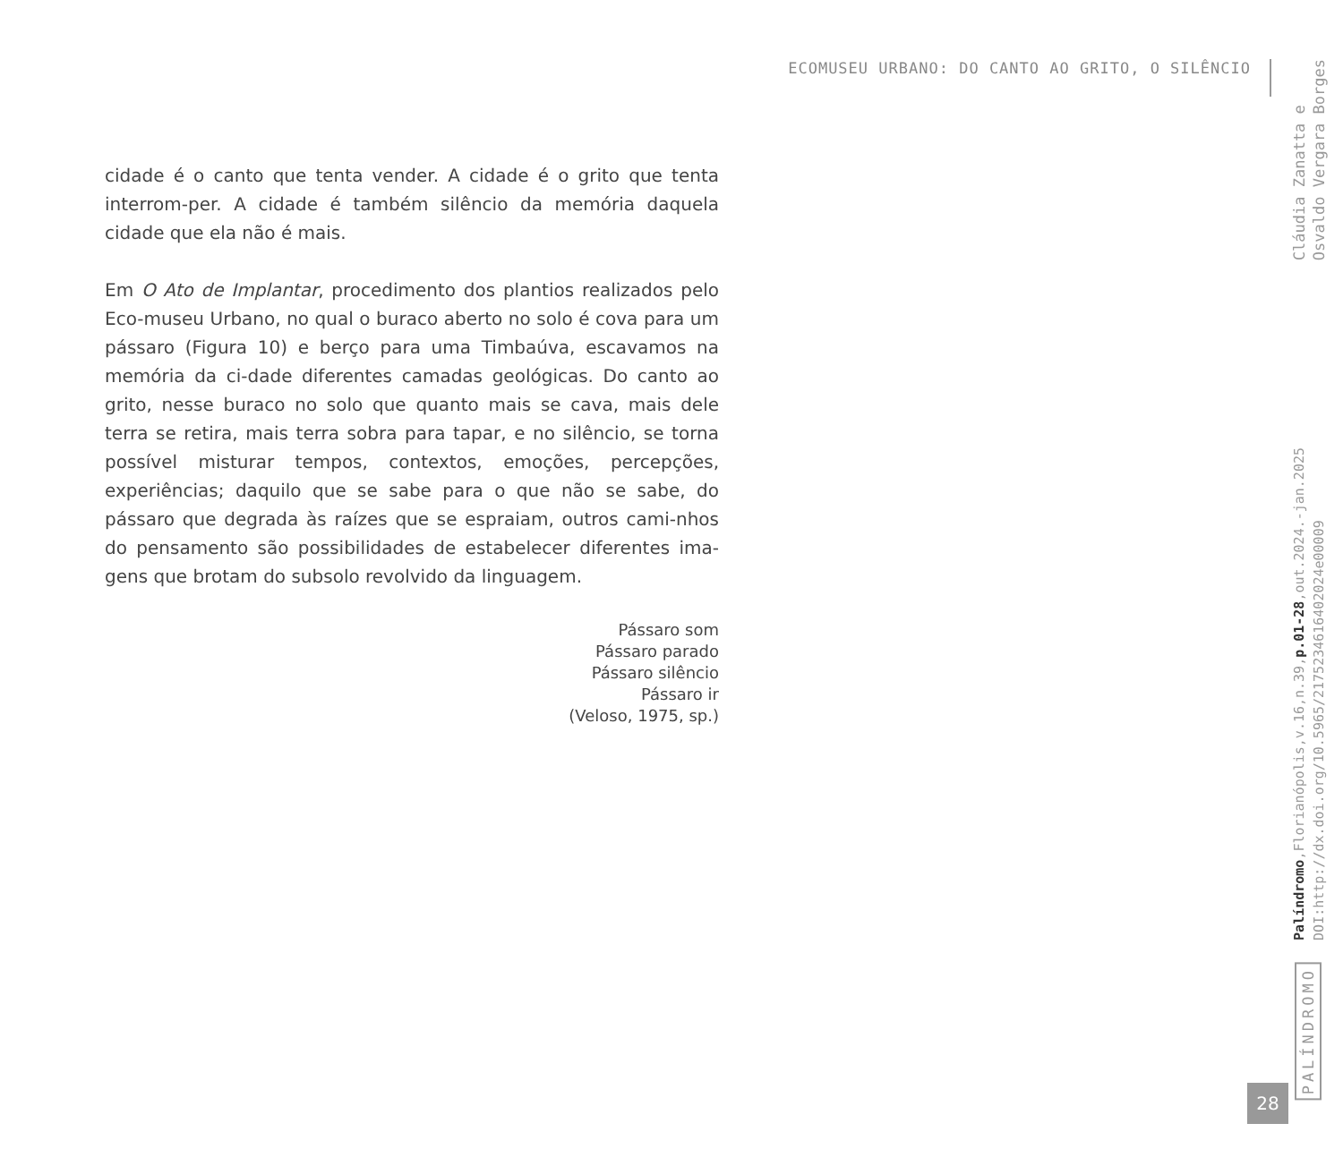ECOMUSEU URBANO: DO CANTO AO GRITO, O SILÊNCIO
cidade é o canto que tenta vender. A cidade é o grito que tenta interrom-per. A cidade é também silêncio da memória daquela cidade que ela não é mais.
Em O Ato de Implantar, procedimento dos plantios realizados pelo Eco-museu Urbano, no qual o buraco aberto no solo é cova para um pássaro (Figura 10) e berço para uma Timbaúva, escavamos na memória da ci-dade diferentes camadas geológicas. Do canto ao grito, nesse buraco no solo que quanto mais se cava, mais dele terra se retira, mais terra sobra para tapar, e no silêncio, se torna possível misturar tempos, contextos, emoções, percepções, experiências; daquilo que se sabe para o que não se sabe, do pássaro que degrada às raízes que se espraiam, outros cami-nhos do pensamento são possibilidades de estabelecer diferentes ima-gens que brotam do subsolo revolvido da linguagem.
Pássaro som
Pássaro parado
Pássaro silêncio
Pássaro ir
(Veloso, 1975, sp.)
Cláudia Zanatta e
Osvaldo Vergara Borges
Palíndromo,Florianópolis,v.16,n.39,p.01-28,out.2024.-jan.2025
DOI:http://dx.doi.org/10.5965/2175234616402024e00009
PALÍNDROMO
28